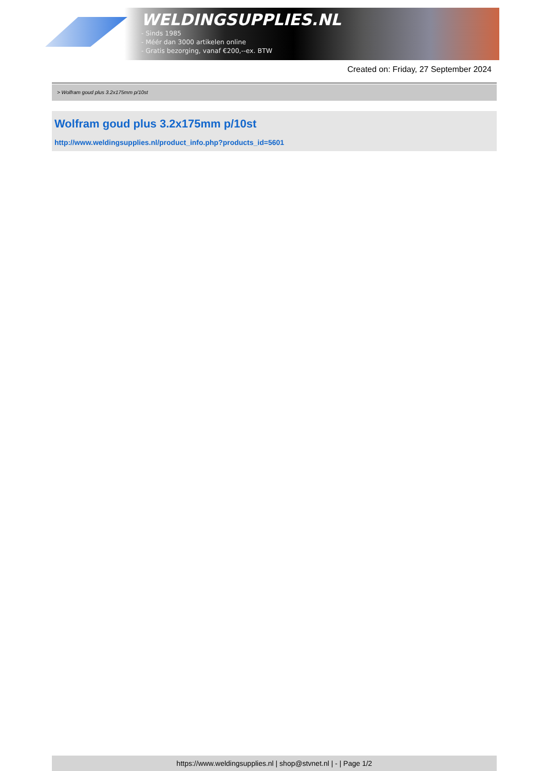WELDINGSUPPLIES.NL
- Sinds 1985
- Méér dan 3000 artikelen online
- Gratis bezorging, vanaf €200,--ex. BTW
Created on: Friday, 27 September 2024
> Wolfram goud plus 3.2x175mm p/10st
Wolfram goud plus 3.2x175mm p/10st
http://www.weldingsupplies.nl/product_info.php?products_id=5601
https://www.weldingsupplies.nl | shop@stvnet.nl | - | Page 1/2